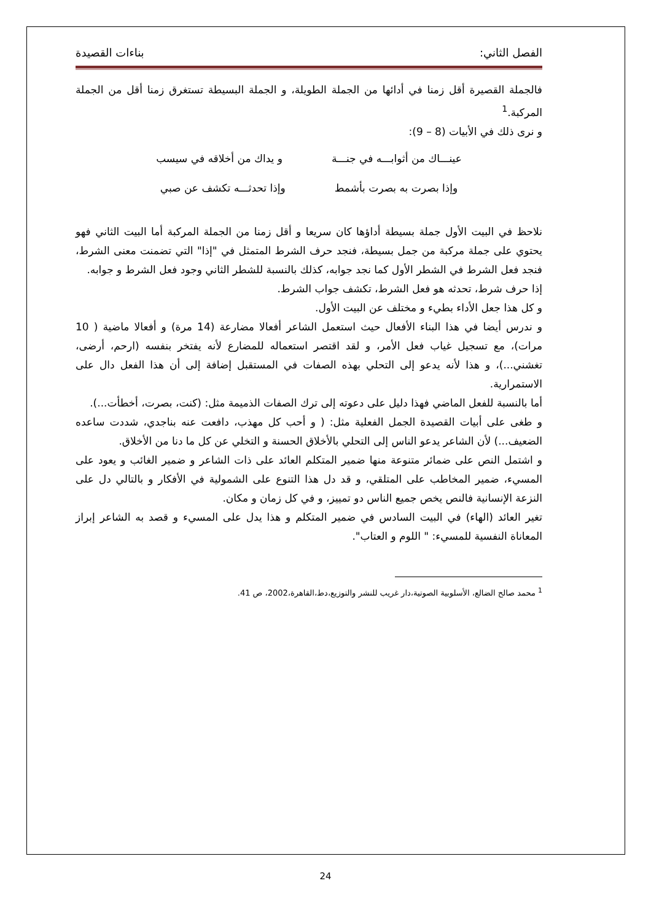الفصل الثاني: بناءات القصيدة
فالجملة القصيرة أقل زمنا في أدائها من الجملة الطويلة، و الجملة البسيطة تستغرق زمنا أقل من الجملة المركبة.<sup>1</sup>
و نرى ذلك في الأبيات (8 – 9):
عينـــاك من أثوابـــه في جنـــة و يداك من أخلاقه في سيسب
وإذا بصرت به بصرت بأشمط وإذا تحدثـــه تكشف عن صبي
نلاحظ في البيت الأول جملة بسيطة أداؤها كان سريعا و أقل زمنا من الجملة المركبة أما البيت الثاني فهو يحتوي على جملة مركبة من جمل بسيطة، فنجد حرف الشرط المتمثل في "إذا" التي تضمنت معنى الشرط، فنجد فعل الشرط في الشطر الأول كما نجد جوابه، كذلك بالنسبة للشطر الثاني وجود فعل الشرط و جوابه.
إذا حرف شرط، تحدثه هو فعل الشرط، تكشف جواب الشرط.
و كل هذا جعل الأداء بطيء و مختلف عن البيت الأول.
و ندرس أيضا في هذا البناء الأفعال حيث استعمل الشاعر أفعالا مضارعة (14 مرة) و أفعالا ماضية ( 10 مرات)، مع تسجيل غياب فعل الأمر، و لقد اقتصر استعماله للمضارع لأنه يفتخر بنفسه (ارحم، أرضى، تغشني...)، و هذا لأنه يدعو إلى التحلي بهذه الصفات في المستقبل إضافة إلى أن هذا الفعل دال على الاستمرارية.
أما بالنسبة للفعل الماضي فهذا دليل على دعوته إلى ترك الصفات الذميمة مثل: (كنت، بصرت، أخطأت...).
و طغى على أبيات القصيدة الجمل الفعلية مثل: ( و أحب كل مهذب، دافعت عنه بناجدي، شددت ساعده الضعيف...) لأن الشاعر يدعو الناس إلى التحلي بالأخلاق الحسنة و التخلي عن كل ما دنا من الأخلاق.
و اشتمل النص على ضمائر متنوعة منها ضمير المتكلم العائد على ذات الشاعر و ضمير الغائب و يعود على المسيء، ضمير المخاطب على المتلقي، و قد دل هذا التنوع على الشمولية في الأفكار و بالتالي دل على النزعة الإنسانية فالنص يخص جميع الناس دو تمييز، و في كل زمان و مكان.
تغير العائد (الهاء) في البيت السادس في ضمير المتكلم و هذا يدل على المسيء و قصد به الشاعر إبراز المعاناة النفسية للمسيء: " اللوم و العتاب".
<sup>1</sup> محمد صالح الضالع، الأسلوبية الصوتية،دار غريب للنشر والتوزيع،دط،القاهرة،2002، ص 41.
24